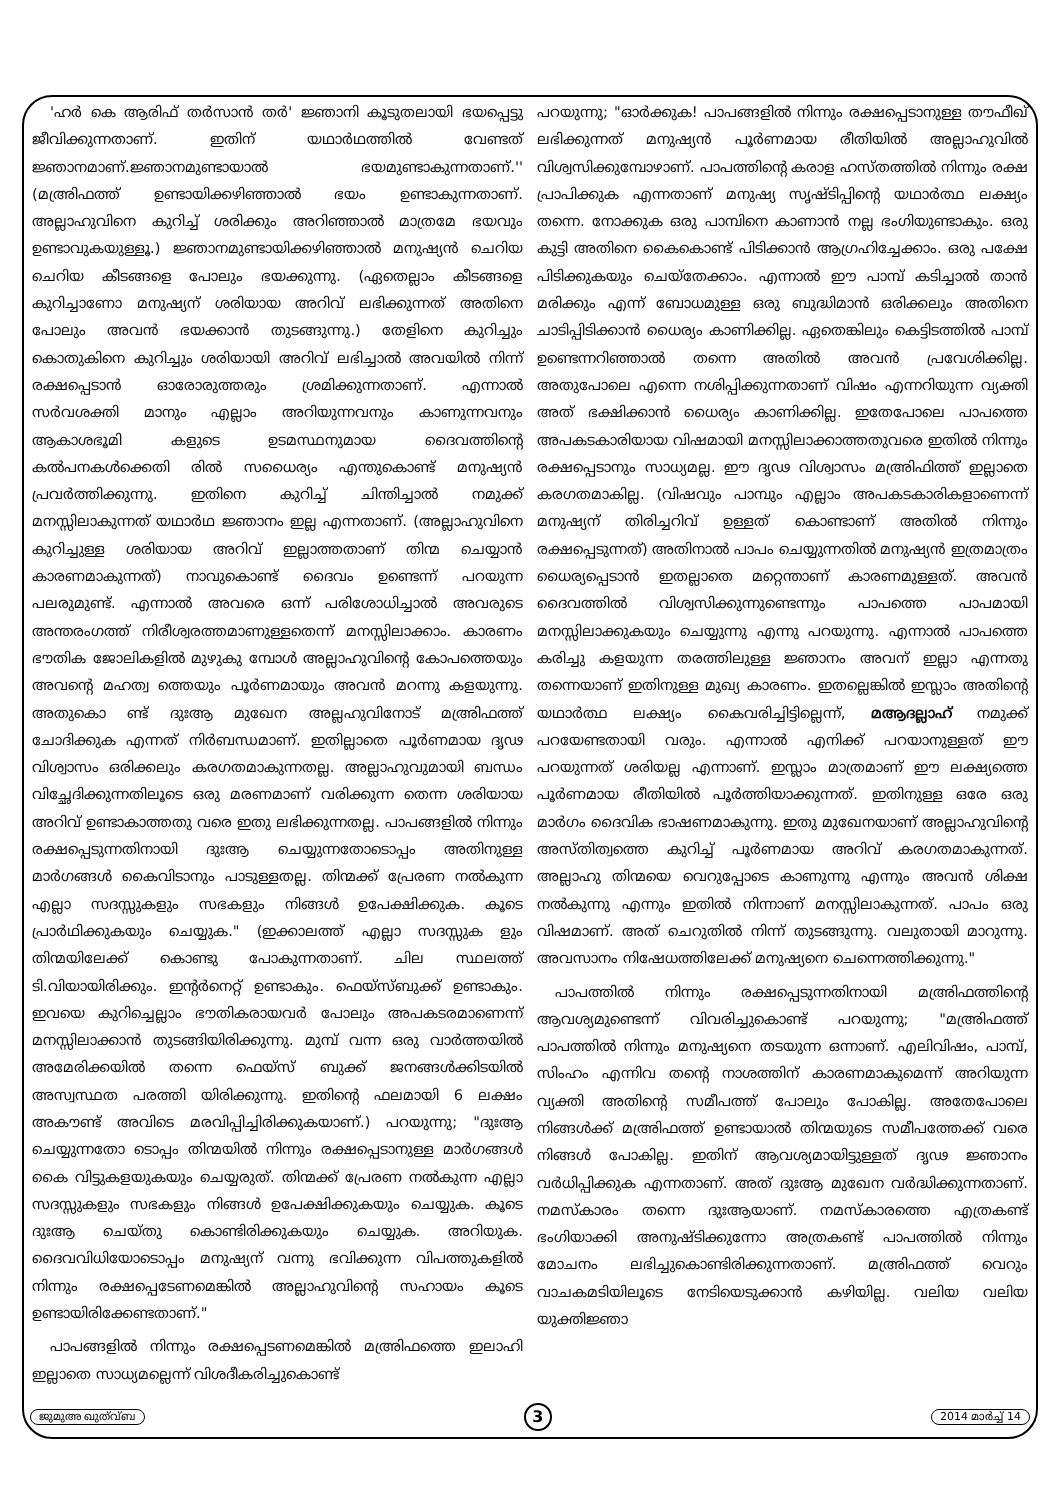'ഹർ കെ ആരിഫ് തർസാൻ തർ' ജ്ഞാനി കൂടുതലായി ഭയപ്പെട്ടു ജീവിക്കുന്നതാണ്. ഇതിന് യഥാർഥത്തിൽ വേണ്ടത് ജ്ഞാനമാണ്.ജ്ഞാനമുണ്ടായാൽ ഭയമുണ്ടാകുന്നതാണ്.'' (മഅ്രിഫത്ത് ഉണ്ടായിക്കഴിഞ്ഞാൽ ഭയം ഉണ്ടാകുന്നതാണ്. അല്ലാഹുവിനെ കുറിച്ച് ശരിക്കും അറിഞ്ഞാൽ മാത്രമേ ഭയവും ഉണ്ടാവുകയുള്ളൂ.) ജ്ഞാനമുണ്ടായിക്കഴിഞ്ഞാൽ മനുഷ്യൻ ചെറിയ ചെറിയ കീടങ്ങളെ പോലും ഭയക്കുന്നു. (ഏതെല്ലാം കീടങ്ങളെ കുറിച്ചാണോ മനുഷ്യന് ശരിയായ അറിവ് ലഭിക്കുന്നത് അതിനെ പോലും അവൻ ഭയക്കാൻ തുടങ്ങുന്നു.) തേളിനെ കുറിച്ചും കൊതുകിനെ കുറിച്ചും ശരിയായി അറിവ് ലഭിച്ചാൽ അവയിൽ നിന്ന് രക്ഷപ്പെടാൻ ഓരോരുത്തരും ശ്രമിക്കുന്നതാണ്. എന്നാൽ സർവശക്തി മാനും എല്ലാം അറിയുന്നവനും കാണുന്നവനും ആകാശഭൂമി കളുടെ ഉടമസ്ഥനുമായ ദൈവത്തിന്റെ കൽപനകൾക്കെതി രിൽ സധൈര്യം എന്തുകൊണ്ട് മനുഷ്യൻ പ്രവർത്തിക്കുന്നു. ഇതിനെ കുറിച്ച് ചിന്തിച്ചാൽ നമുക്ക് മനസ്സിലാകുന്നത് യഥാർഥ ജ്ഞാനം ഇല്ല എന്നതാണ്. (അല്ലാഹുവിനെ കുറിച്ചുള്ള ശരിയായ അറിവ് ഇല്ലാത്തതാണ് തിന്മ ചെയ്യാൻ കാരണമാകുന്നത്) നാവുകൊണ്ട് ദൈവം ഉണ്ടെന്ന് പറയുന്ന പലരുമുണ്ട്. എന്നാൽ അവരെ ഒന്ന് പരിശോധിച്ചാൽ അവരുടെ അന്തരംഗത്ത് നിരീശ്വരത്തമാണുള്ളതെന്ന് മനസ്സിലാക്കാം. കാരണം ഭൗതിക ജോലികളിൽ മുഴുകു മ്പോൾ അല്ലാഹുവിന്റെ കോപത്തെയും അവന്റെ മഹത്വ ത്തെയും പൂർണമായും അവൻ മറന്നു കളയുന്നു. അതുകൊ ണ്ട് ദുഃആ മുഖേന അല്ലഹുവിനോട് മഅ്രിഫത്ത് ചോദിക്കുക എന്നത് നിർബന്ധമാണ്. ഇതില്ലാതെ പൂർണമായ ദൃഢ വിശ്വാസം ഒരിക്കലും കരഗതമാകുന്നതല്ല. അല്ലാഹുവുമായി ബന്ധം വിച്ഛേദിക്കുന്നതിലൂടെ ഒരു മരണമാണ് വരിക്കുന്ന തെന്ന ശരിയായ അറിവ് ഉണ്ടാകാത്തതു വരെ ഇതു ലഭിക്കുന്നതല്ല. പാപങ്ങളിൽ നിന്നും രക്ഷപ്പെടുന്നതിനായി ദുഃആ ചെയ്യുന്നതോടൊപ്പം അതിനുള്ള മാർഗങ്ങൾ കൈവിടാനും പാടുള്ളതല്ല. തിന്മക്ക് പ്രേരണ നൽകുന്ന എല്ലാ സദസ്സുകളും സഭകളും നിങ്ങൾ ഉപേക്ഷിക്കുക. കൂടെ പ്രാർഥിക്കുകയും ചെയ്യുക." (ഇക്കാലത്ത് എല്ലാ സദസ്സുക ളും തിന്മയിലേക്ക് കൊണ്ടു പോകുന്നതാണ്. ചില സ്ഥലത്ത് ടി.വിയായിരിക്കും. ഇന്റർനെറ്റ് ഉണ്ടാകും. ഫെയ്സ്ബുക്ക് ഉണ്ടാകും. ഇവയെ കുറിച്ചെല്ലാം ഭൗതികരായവർ പോലും അപകടരമാണെന്ന് മനസ്സിലാക്കാൻ തുടങ്ങിയിരിക്കുന്നു. മുമ്പ് വന്ന ഒരു വാർത്തയിൽ അമേരിക്കയിൽ തന്നെ ഫെയ്സ് ബുക്ക് ജനങ്ങൾക്കിടയിൽ അസ്വസ്ഥത പരത്തി യിരിക്കുന്നു. ഇതിന്റെ ഫലമായി 6 ലക്ഷം അകൗണ്ട് അവിടെ മരവിപ്പിച്ചിരിക്കുകയാണ്.) പറയുന്നു; "ദുഃആ ചെയ്യുന്നതോ ടൊപ്പം തിന്മയിൽ നിന്നും രക്ഷപ്പെടാനുള്ള മാർഗങ്ങൾ കൈ വിട്ടുകളയുകയും ചെയ്യരുത്. തിന്മക്ക് പ്രേരണ നൽകുന്ന എല്ലാ സദസ്സുകളും സഭകളും നിങ്ങൾ ഉപേക്ഷിക്കുകയും ചെയ്യുക. കൂടെ ദുഃആ ചെയ്തു കൊണ്ടിരിക്കുകയും ചെയ്യുക. അറിയുക. ദൈവവിധിയോടൊപ്പം മനുഷ്യന് വന്നു ഭവിക്കുന്ന വിപത്തുകളിൽ നിന്നും രക്ഷപ്പെടേണമെങ്കിൽ അല്ലാഹുവിന്റെ സഹായം കൂടെ ഉണ്ടായിരിക്കേണ്ടതാണ്."
പാപങ്ങളിൽ നിന്നും രക്ഷപ്പെടണമെങ്കിൽ മഅ്രിഫത്തെ ഇലാഹി ഇല്ലാതെ സാധ്യമല്ലെന്ന് വിശദീകരിച്ചുകൊണ്ട്
പറയുന്നു; "ഓർക്കുക! പാപങ്ങളിൽ നിന്നും രക്ഷപ്പെടാനുള്ള തൗഫീഖ് ലഭിക്കുന്നത് മനുഷ്യൻ പൂർണമായ രീതിയിൽ അല്ലാഹുവിൽ വിശ്വസിക്കുമ്പോഴാണ്. പാപത്തിന്റെ കരാള ഹസ്തത്തിൽ നിന്നും രക്ഷ പ്രാപിക്കുക എന്നതാണ് മനുഷ്യ സൃഷ്ടിപ്പിന്റെ യഥാർത്ഥ ലക്ഷ്യം തന്നെ. നോക്കുക ഒരു പാമ്പിനെ കാണാൻ നല്ല ഭംഗിയുണ്ടാകും. ഒരു കുട്ടി അതിനെ കൈകൊണ്ട് പിടിക്കാൻ ആഗ്രഹിച്ചേക്കാം. ഒരു പക്ഷേ പിടിക്കുകയും ചെയ്തേക്കാം. എന്നാൽ ഈ പാമ്പ് കടിച്ചാൽ താൻ മരിക്കും എന്ന് ബോധമുള്ള ഒരു ബുദ്ധിമാൻ ഒരിക്കലും അതിനെ ചാടിപ്പിടിക്കാൻ ധൈര്യം കാണിക്കില്ല. ഏതെങ്കിലും കെട്ടിടത്തിൽ പാമ്പ് ഉണ്ടെന്നറിഞ്ഞാൽ തന്നെ അതിൽ അവൻ പ്രവേശിക്കില്ല. അതുപോലെ എന്നെ നശിപ്പിക്കുന്നതാണ് വിഷം എന്നറിയുന്ന വ്യക്തി അത് ഭക്ഷിക്കാൻ ധൈര്യം കാണിക്കില്ല. ഇതേപോലെ പാപത്തെ അപകടകാരിയായ വിഷമായി മനസ്സിലാക്കാത്തതുവരെ ഇതിൽ നിന്നും രക്ഷപ്പെടാനും സാധ്യമല്ല. ഈ ദൃഢ വിശ്വാസം മഅ്രിഫിത്ത് ഇല്ലാതെ കരഗതമാകില്ല. (വിഷവും പാമ്പും എല്ലാം അപകടകാരികളാണെന്ന് മനുഷ്യന് തിരിച്ചറിവ് ഉള്ളത് കൊണ്ടാണ് അതിൽ നിന്നും രക്ഷപ്പെടുന്നത്) അതിനാൽ പാപം ചെയ്യുന്നതിൽ മനുഷ്യൻ ഇത്രമാത്രം ധൈര്യപ്പെടാൻ ഇതല്ലാതെ മറ്റെന്താണ് കാരണമുള്ളത്. അവൻ ദൈവത്തിൽ വിശ്വസിക്കുന്നുണ്ടെന്നും പാപത്തെ പാപമായി മനസ്സിലാക്കുകയും ചെയ്യുന്നു എന്നു പറയുന്നു. എന്നാൽ പാപത്തെ കരിച്ചു കളയുന്ന തരത്തിലുള്ള ജ്ഞാനം അവന് ഇല്ലാ എന്നതു തന്നെയാണ് ഇതിനുള്ള മുഖ്യ കാരണം. ഇതല്ലെങ്കിൽ ഇസ്ലാം അതിന്റെ യഥാർത്ഥ ലക്ഷ്യം കൈവരിച്ചിട്ടില്ലെന്ന്, മആദല്ലാഹ് നമുക്ക് പറയേണ്ടതായി വരും. എന്നാൽ എനിക്ക് പറയാനുള്ളത് ഈ പറയുന്നത് ശരിയല്ല എന്നാണ്. ഇസ്ലാം മാത്രമാണ് ഈ ലക്ഷ്യത്തെ പൂർണമായ രീതിയിൽ പൂർത്തിയാക്കുന്നത്. ഇതിനുള്ള ഒരേ ഒരു മാർഗം ദൈവിക ഭാഷണമാകുന്നു. ഇതു മുഖേനയാണ് അല്ലാഹുവിന്റെ അസ്തിത്വത്തെ കുറിച്ച് പൂർണമായ അറിവ് കരഗതമാകുന്നത്. അല്ലാഹു തിന്മയെ വെറുപ്പോടെ കാണുന്നു എന്നും അവൻ ശിക്ഷ നൽകുന്നു എന്നും ഇതിൽ നിന്നാണ് മനസ്സിലാകുന്നത്. പാപം ഒരു വിഷമാണ്. അത് ചെറുതിൽ നിന്ന് തുടങ്ങുന്നു. വലുതായി മാറുന്നു. അവസാനം നിഷേധത്തിലേക്ക് മനുഷ്യനെ ചെന്നെത്തിക്കുന്നു."
പാപത്തിൽ നിന്നും രക്ഷപ്പെടുന്നതിനായി മഅ്രിഫത്തിന്റെ ആവശ്യമുണ്ടെന്ന് വിവരിച്ചുകൊണ്ട് പറയുന്നു; "മഅ്രിഫത്ത് പാപത്തിൽ നിന്നും മനുഷ്യനെ തടയുന്ന ഒന്നാണ്. എലിവിഷം, പാമ്പ്, സിംഹം എന്നിവ തന്റെ നാശത്തിന് കാരണമാകുമെന്ന് അറിയുന്ന വ്യക്തി അതിന്റെ സമീപത്ത് പോലും പോകില്ല. അതേപോലെ നിങ്ങൾക്ക് മഅ്രിഫത്ത് ഉണ്ടായാൽ തിന്മയുടെ സമീപത്തേക്ക് വരെ നിങ്ങൾ പോകില്ല. ഇതിന് ആവശ്യമായിട്ടുള്ളത് ദൃഢ ജ്ഞാനം വർധിപ്പിക്കുക എന്നതാണ്. അത് ദുഃആ മുഖേന വർദ്ധിക്കുന്നതാണ്. നമസ്കാരം തന്നെ ദുഃആയാണ്. നമസ്കാരത്തെ എത്രകണ്ട് ഭംഗിയാക്കി അനുഷ്ടിക്കുന്നോ അത്രകണ്ട് പാപത്തിൽ നിന്നും മോചനം ലഭിച്ചുകൊണ്ടിരിക്കുന്നതാണ്. മഅ്രിഫത്ത് വെറും വാചകമടിയിലൂടെ നേടിയെടുക്കാൻ കഴിയില്ല. വലിയ വലിയ യുക്തിജ്ഞാ
ജുമുഅ ഖുത്വ്ബ 3 2014 മാർച്ച് 14